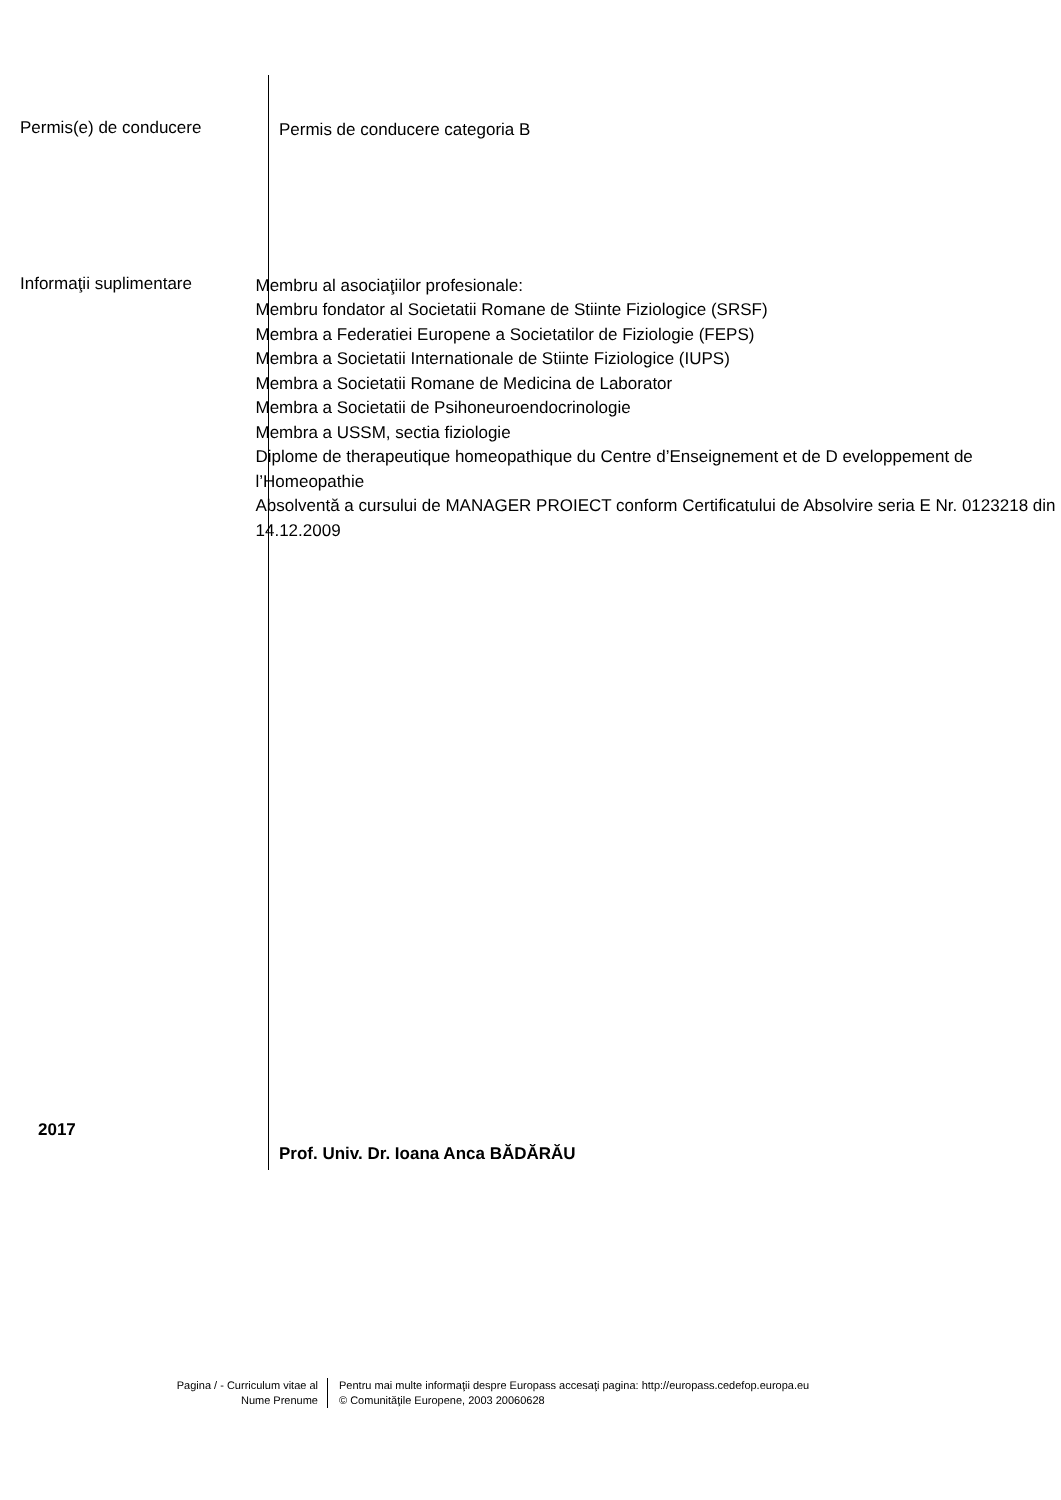Permis(e) de conducere
Permis de conducere categoria B
Informaţii suplimentare
Membru al asociaţiilor profesionale:
Membru fondator al Societatii Romane de Stiinte Fiziologice (SRSF)
Membra a Federatiei Europene a Societatilor de Fiziologie (FEPS)
Membra a Societatii Internationale de Stiinte Fiziologice (IUPS)
Membra a Societatii Romane de Medicina de Laborator
Membra a Societatii de Psihoneuroendocrinologie
Membra a USSM, sectia fiziologie
Diplome de therapeutique homeopathique du Centre d’Enseignement et de D eveloppement de l’Homeopathie
Absolventă a cursului de MANAGER PROIECT conform Certificatului de Absolvire seria E Nr. 0123218 din 14.12.2009
2017
Prof. Univ. Dr. Ioana Anca BĂDĂRĂU
Pagina / - Curriculum vitae al
Nume Prenume
Pentru mai multe informaţii despre Europass accesaţi pagina: http://europass.cedefop.europa.eu
© Comunităţile Europene, 2003 20060628